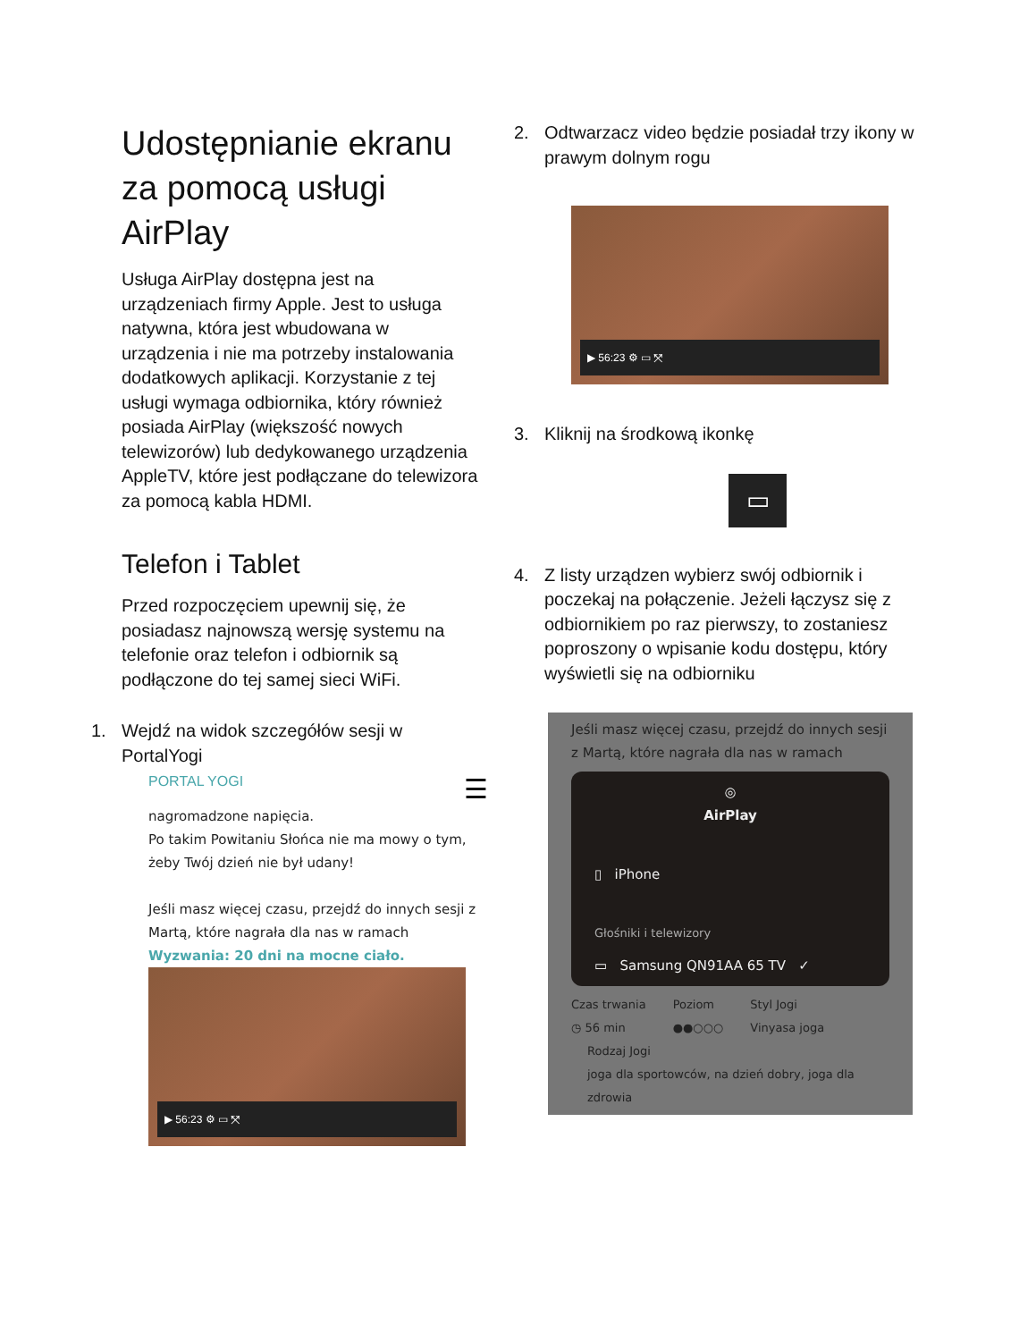Udostępnianie ekranu za pomocą usługi AirPlay
Usługa AirPlay dostępna jest na urządzeniach firmy Apple. Jest to usługa natywna, która jest wbudowana w urządzenia i nie ma potrzeby instalowania dodatkowych aplikacji. Korzystanie z tej usługi wymaga odbiornika, który również posiada AirPlay (większość nowych telewizorów) lub dedykowanego urządzenia AppleTV, które jest podłączane do telewizora za pomocą kabla HDMI.
Telefon i Tablet
Przed rozpoczęciem upewnij się, że posiadasz najnowszą wersję systemu na telefonie oraz telefon i odbiornik są podłączone do tej samej sieci WiFi.
1. Wejdź na widok szczegółów sesji w PortalYogi
PORTAL YOGI ☰
nagromadzone napięcia.
Po takim Powitaniu Słońca nie ma mowy o tym, żeby Twój dzień nie był udany!
Jeśli masz więcej czasu, przejdź do innych sesji z Martą, które nagrała dla nas w ramach
Wyzwania: 20 dni na mocne ciało.
▶ 56:23 ⚙ ▭ ⤧
2. Odtwarzacz video będzie posiadał trzy ikony w prawym dolnym rogu
▶ 56:23 ⚙ ▭ ⤧
3. Kliknij na środkową ikonkę
▭
4. Z listy urządzen wybierz swój odbiornik i poczekaj na połączenie. Jeżeli łączysz się z odbiornikiem po raz pierwszy, to zostaniesz poproszony o wpisanie kodu dostępu, który wyświetli się na odbiorniku
Jeśli masz więcej czasu, przejdź do innych sesji z Martą, które nagrała dla nas w ramach
◎
AirPlay
▯ iPhone
Głośniki i telewizory
▭ Samsung QN91AA 65 TV ✓
Czas trwania
◷ 56 min Poziom
●●○○○ Styl Jogi
Vinyasa joga
Rodzaj Jogi
joga dla sportowców, na dzień dobry, joga dla zdrowia